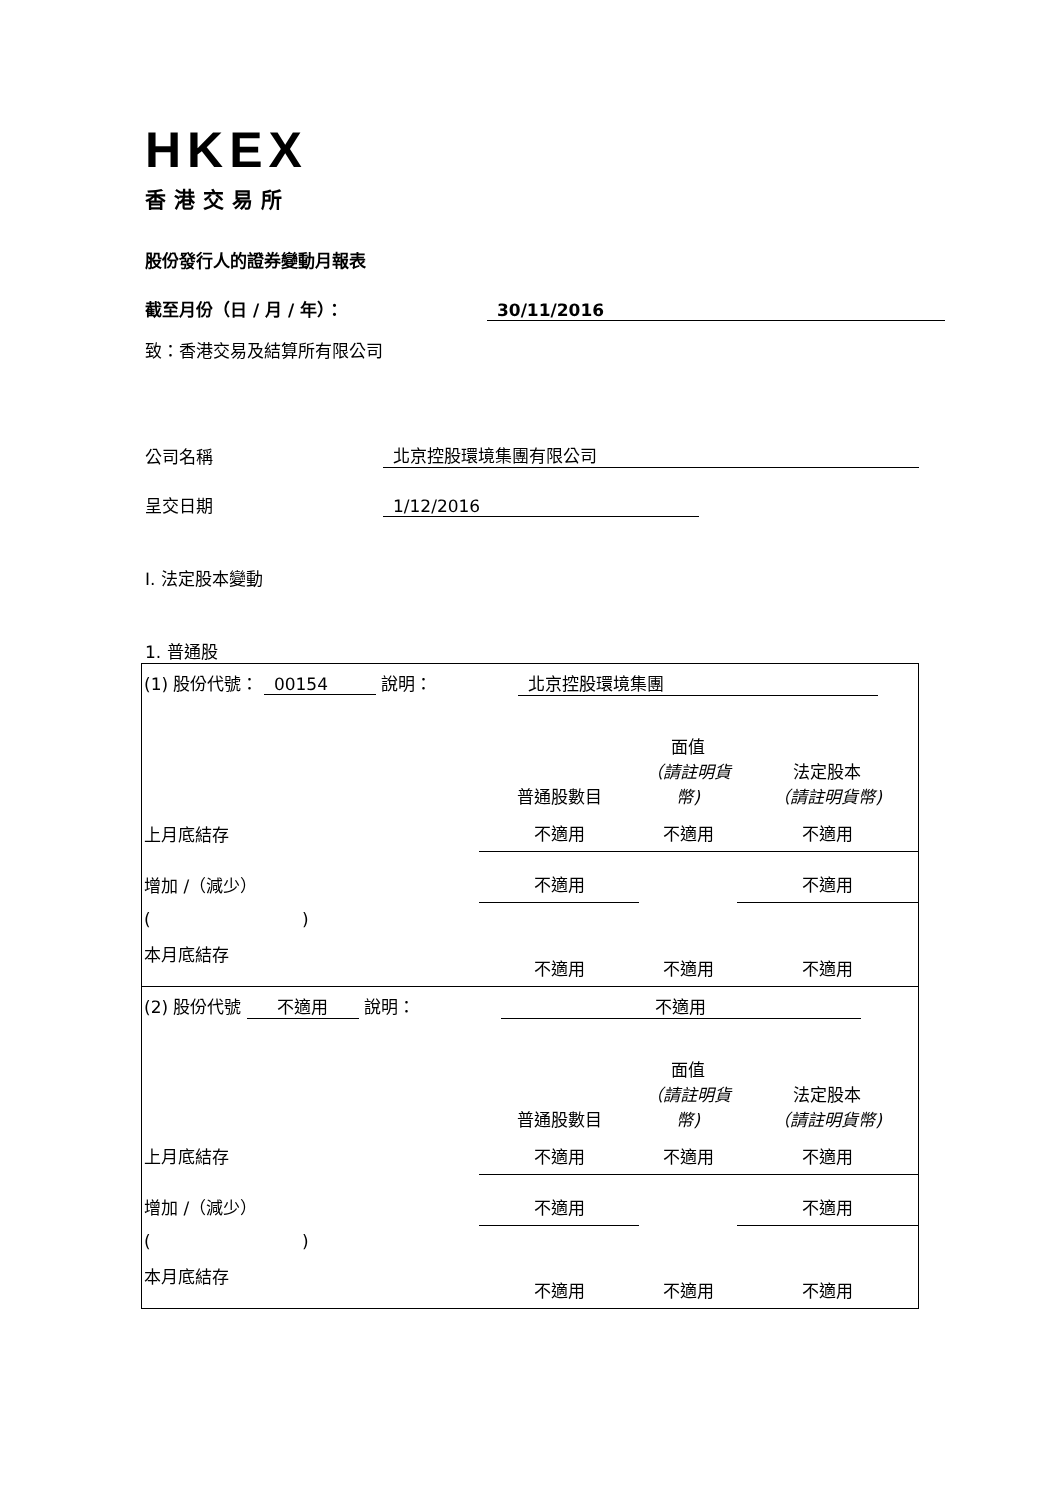HKEX
香港交易所
股份發行人的證券變動月報表
截至月份（日 / 月 / 年）： 30/11/2016
致：香港交易及結算所有限公司
公司名稱 北京控股環境集團有限公司
呈交日期 1/12/2016
I. 法定股本變動
1. 普通股
| (1) 股份代號： 00154 說明： 北京控股環境集團 | | | |
| | 普通股數目 | 面值 （請註明貨幣) | 法定股本 （請註明貨幣) |
| 上月底結存 | 不適用 | 不適用 | 不適用 |
| 增加 /（減少） | 不適用 | | 不適用 |
| ( ) | | | |
| 本月底結存 | 不適用 | 不適用 | 不適用 |
| (2) 股份代號 不適用 說明： 不適用 | | | |
| | 普通股數目 | 面值 （請註明貨幣) | 法定股本 （請註明貨幣) |
| 上月底結存 | 不適用 | 不適用 | 不適用 |
| 增加 /（減少） | 不適用 | | 不適用 |
| ( ) | | | |
| 本月底結存 | 不適用 | 不適用 | 不適用 |